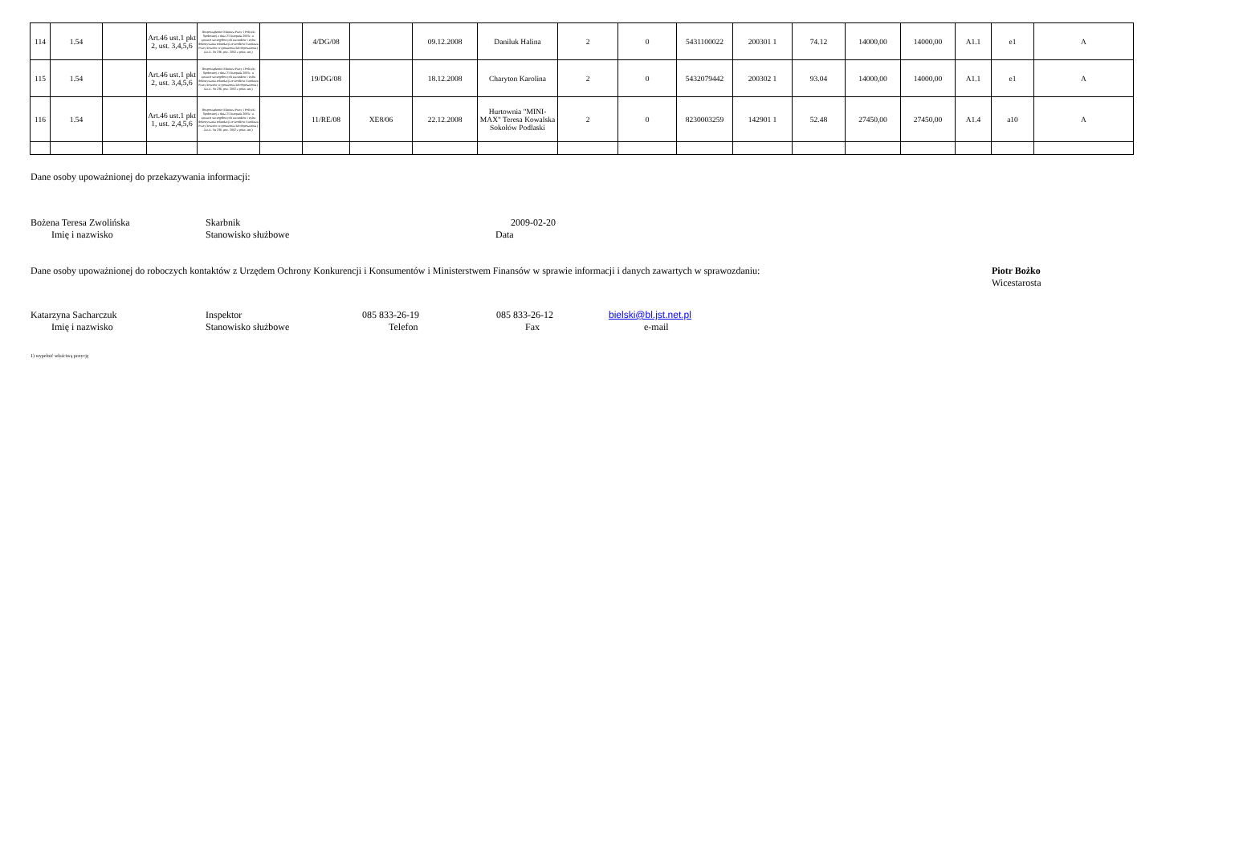| 114 | 1.54 | | Art.46 ust.1 pkt 2, ust. 3,4,5,6 | Rozporządzenie Ministra Pracy i Polityki Społecznej z dnia 21 listopada 2005r. w sprawie szczegółowych warunków i trybu dokonywania refundacji ze środków Funduszu Pracy kosztów wyposażenia lub doposażenia ( Dz.U. Nr 236, poz. 2002 z późn. zm.) | | 4/DG/08 | | 09.12.2008 | Daniluk Halina | 2 | 0 | 5431100022 | 200301 1 | 74.12 | 14000,00 | 14000,00 | A1.1 | e1 | A |
| 115 | 1.54 | | Art.46 ust.1 pkt 2, ust. 3,4,5,6 | Rozporządzenie Ministra Pracy i Polityki Społecznej z dnia 21 listopada 2005r. w sprawie szczegółowych warunków i trybu dokonywania refundacji ze środków Funduszu Pracy kosztów wyposażenia lub doposażenia ( Dz.U. Nr 236, poz. 2002 z późn. zm.) | | 19/DG/08 | | 18.12.2008 | Charyton Karolina | 2 | 0 | 5432079442 | 200302 1 | 93.04 | 14000,00 | 14000,00 | A1.1 | e1 | A |
| 116 | 1.54 | | Art.46 ust.1 pkt 1, ust. 2,4,5,6 | Rozporządzenie Ministra Pracy i Polityki Społecznej z dnia 21 listopada 2005r. w sprawie szczegółowych warunków i trybu dokonywania refundacji ze środków Funduszu Pracy kosztów wyposażenia lub doposażenia ( Dz.U. Nr 236, poz. 2002 z późn. zm.) | | 11/RE/08 | XE8/06 | 22.12.2008 | Hurtownia "MINI-MAX" Teresa Kowalska Sokołów Podlaski | 2 | 0 | 8230003259 | 142901 1 | 52.48 | 27450,00 | 27450,00 | A1.4 | a10 | A |
Dane osoby upoważnionej do przekazywania informacji:
Bożena Teresa Zwolińska Skarbnik 2009-02-20
Imię i nazwisko Stanowisko służbowe Data
Dane osoby upoważnionej do roboczych kontaktów z Urzędem Ochrony Konkurencji i Konsumentów i Ministerstwem Finansów w sprawie informacji i danych zawartych w sprawozdaniu:
Piotr Bożko
Wicestarosta
Katarzyna Sacharczuk Inspektor 085 833-26-19 085 833-26-12 bielski@bl.jst.net.pl
Imię i nazwisko Stanowisko służbowe Telefon Fax e-mail
1) wypełnić właściwą pozycję